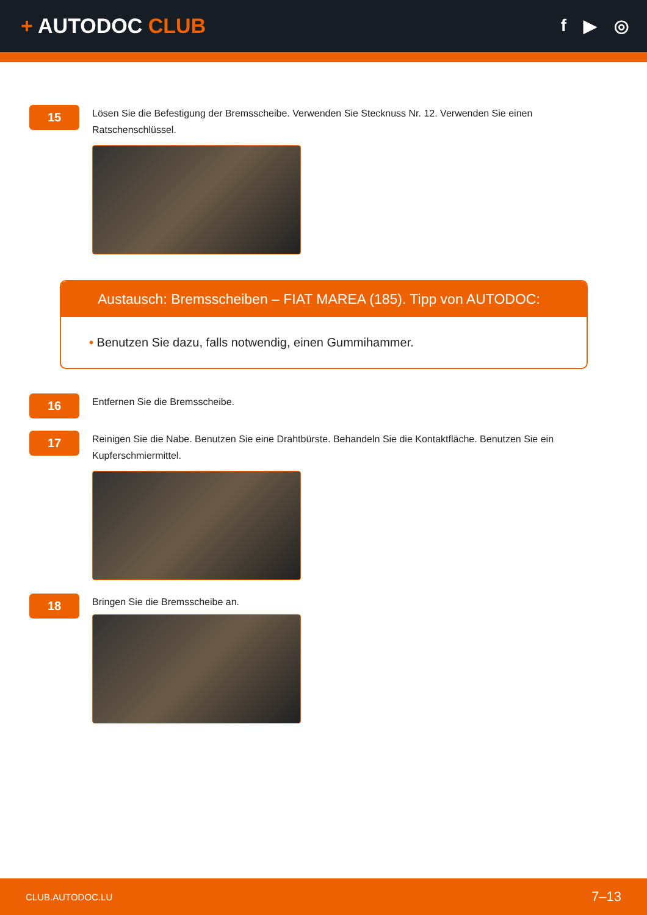+ AUTODOC CLUB
f ▶ ◎
15
Lösen Sie die Befestigung der Bremsscheibe. Verwenden Sie Stecknuss Nr. 12. Verwenden Sie einen Ratschenschlüssel.
Austausch: Bremsscheiben – FIAT MAREA (185). Tipp von AUTODOC:
• Benutzen Sie dazu, falls notwendig, einen Gummihammer.
16
Entfernen Sie die Bremsscheibe.
17
Reinigen Sie die Nabe. Benutzen Sie eine Drahtbürste. Behandeln Sie die Kontaktfläche. Benutzen Sie ein Kupferschmiermittel.
18
Bringen Sie die Bremsscheibe an.
CLUB.AUTODOC.LU 7–13